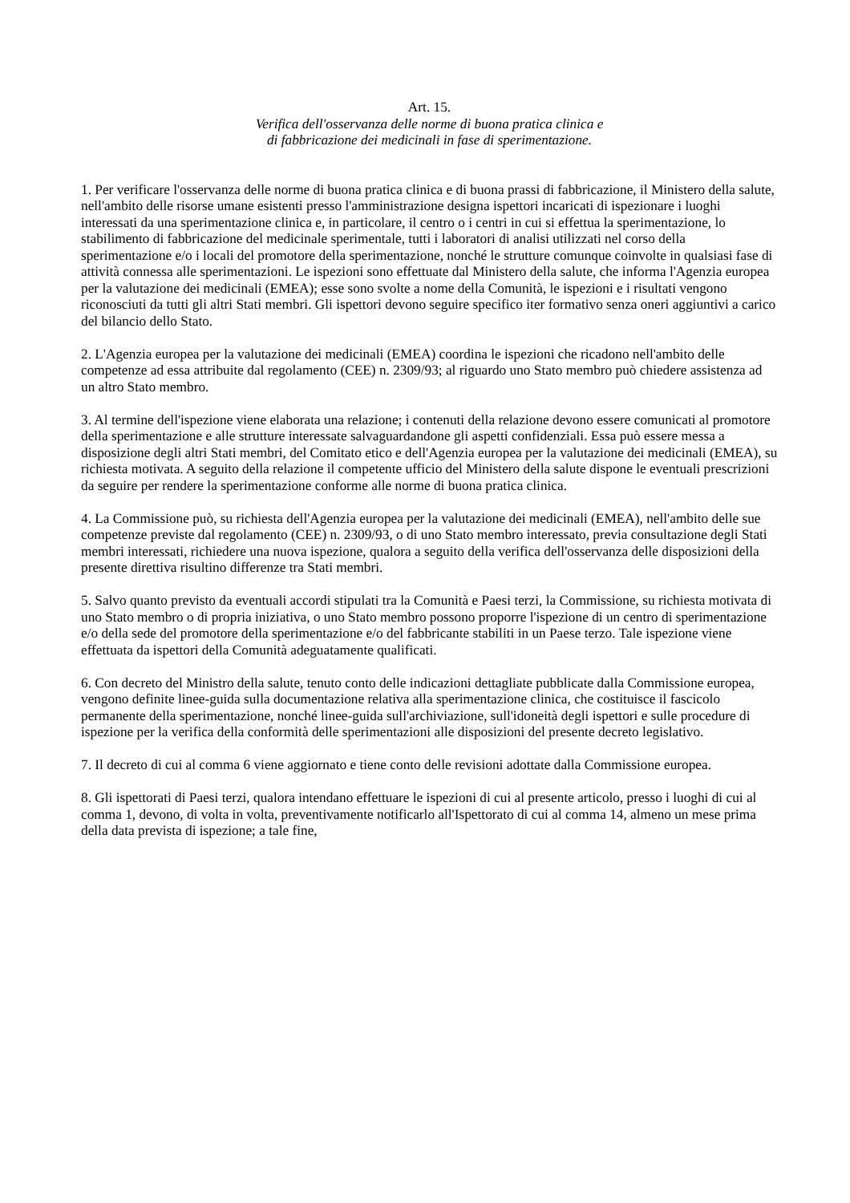Art. 15.
Verifica dell'osservanza delle norme di buona pratica clinica e
di fabbricazione dei medicinali in fase di sperimentazione.
1. Per verificare l'osservanza delle norme di buona pratica clinica e di buona prassi di fabbricazione, il Ministero della salute, nell'ambito delle risorse umane esistenti presso l'amministrazione designa ispettori incaricati di ispezionare i luoghi interessati da una sperimentazione clinica e, in particolare, il centro o i centri in cui si effettua la sperimentazione, lo stabilimento di fabbricazione del medicinale sperimentale, tutti i laboratori di analisi utilizzati nel corso della sperimentazione e/o i locali del promotore della sperimentazione, nonché le strutture comunque coinvolte in qualsiasi fase di attività connessa alle sperimentazioni. Le ispezioni sono effettuate dal Ministero della salute, che informa l'Agenzia europea per la valutazione dei medicinali (EMEA); esse sono svolte a nome della Comunità, le ispezioni e i risultati vengono riconosciuti da tutti gli altri Stati membri. Gli ispettori devono seguire specifico iter formativo senza oneri aggiuntivi a carico del bilancio dello Stato.
2. L'Agenzia europea per la valutazione dei medicinali (EMEA) coordina le ispezioni che ricadono nell'ambito delle competenze ad essa attribuite dal regolamento (CEE) n. 2309/93; al riguardo uno Stato membro può chiedere assistenza ad un altro Stato membro.
3. Al termine dell'ispezione viene elaborata una relazione; i contenuti della relazione devono essere comunicati al promotore della sperimentazione e alle strutture interessate salvaguardandone gli aspetti confidenziali. Essa può essere messa a disposizione degli altri Stati membri, del Comitato etico e dell'Agenzia europea per la valutazione dei medicinali (EMEA), su richiesta motivata. A seguito della relazione il competente ufficio del Ministero della salute dispone le eventuali prescrizioni da seguire per rendere la sperimentazione conforme alle norme di buona pratica clinica.
4. La Commissione può, su richiesta dell'Agenzia europea per la valutazione dei medicinali (EMEA), nell'ambito delle sue competenze previste dal regolamento (CEE) n. 2309/93, o di uno Stato membro interessato, previa consultazione degli Stati membri interessati, richiedere una nuova ispezione, qualora a seguito della verifica dell'osservanza delle disposizioni della presente direttiva risultino differenze tra Stati membri.
5. Salvo quanto previsto da eventuali accordi stipulati tra la Comunità e Paesi terzi, la Commissione, su richiesta motivata di uno Stato membro o di propria iniziativa, o uno Stato membro possono proporre l'ispezione di un centro di sperimentazione e/o della sede del promotore della sperimentazione e/o del fabbricante stabiliti in un Paese terzo. Tale ispezione viene effettuata da ispettori della Comunità adeguatamente qualificati.
6. Con decreto del Ministro della salute, tenuto conto delle indicazioni dettagliate pubblicate dalla Commissione europea, vengono definite linee-guida sulla documentazione relativa alla sperimentazione clinica, che costituisce il fascicolo permanente della sperimentazione, nonché linee-guida sull'archiviazione, sull'idoneità degli ispettori e sulle procedure di ispezione per la verifica della conformità delle sperimentazioni alle disposizioni del presente decreto legislativo.
7. Il decreto di cui al comma 6 viene aggiornato e tiene conto delle revisioni adottate dalla Commissione europea.
8. Gli ispettorati di Paesi terzi, qualora intendano effettuare le ispezioni di cui al presente articolo, presso i luoghi di cui al comma 1, devono, di volta in volta, preventivamente notificarlo all'Ispettorato di cui al comma 14, almeno un mese prima della data prevista di ispezione; a tale fine,